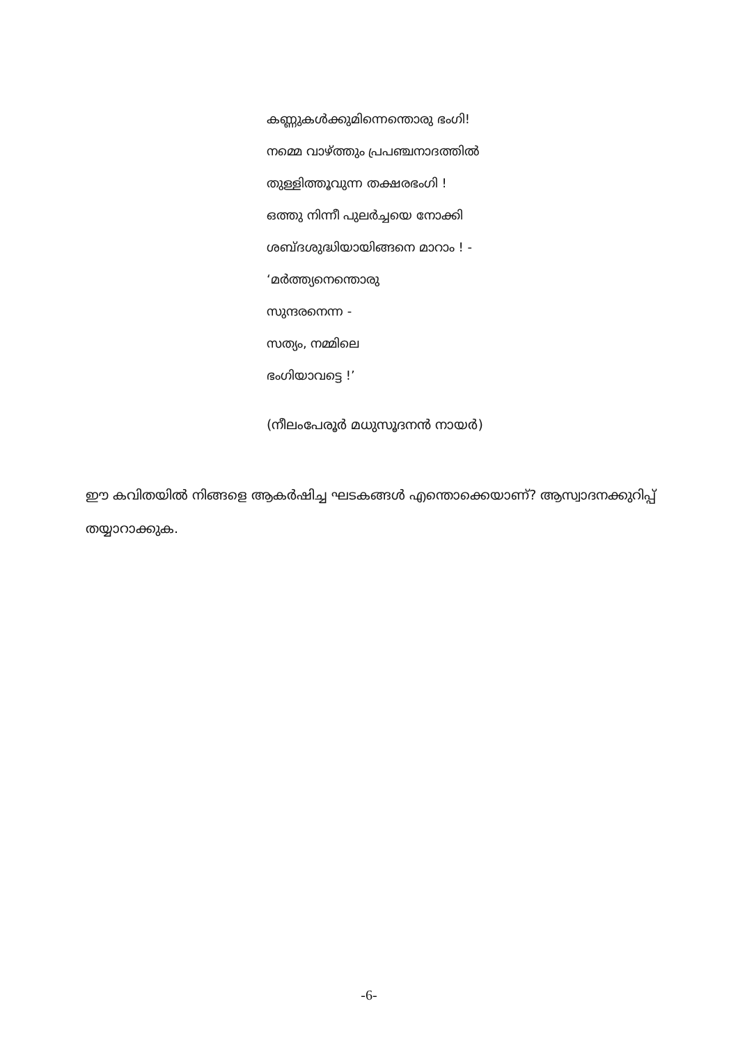കണ്ണുകൾക്കുമിന്നെന്തൊരു ഭംഗി!
നമ്മെ വാഴ്ത്തും പ്രപഞ്ചനാദത്തിൽ
തുള്ളിത്തൂവുന്ന തക്ഷരഭംഗി !
ഒത്തു നിന്നീ പുലർച്ചയെ നോക്കി
ശബ്ദശുദ്ധിയായിങ്ങനെ മാറാം ! -
‘മർത്ത്യനെന്തൊരു
സുന്ദരനെന്ന -
സത്യം, നമ്മിലെ
ഭംഗിയാവട്ടെ !’
(നീലംപേരൂർ മധുസൂദനൻ നായർ)
ഈ കവിതയിൽ നിങ്ങളെ ആകർഷിച്ച ഘടകങ്ങൾ എന്തൊക്കെയാണ്? ആസ്വാദനക്കുറിപ്പ് തയ്യാറാക്കുക.
-6-